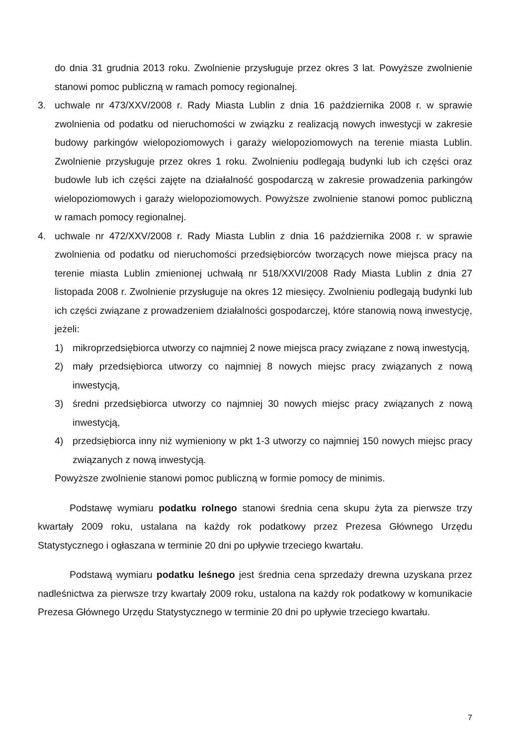do dnia 31 grudnia 2013 roku. Zwolnienie przysługuje przez okres 3 lat. Powyższe zwolnienie stanowi pomoc publiczną w ramach pomocy regionalnej.
3. uchwale nr 473/XXV/2008 r. Rady Miasta Lublin z dnia 16 października 2008 r. w sprawie zwolnienia od podatku od nieruchomości w związku z realizacją nowych inwestycji w zakresie budowy parkingów wielopoziomowych i garaży wielopoziomowych na terenie miasta Lublin. Zwolnienie przysługuje przez okres 1 roku. Zwolnieniu podlegają budynki lub ich części oraz budowle lub ich części zajęte na działalność gospodarczą w zakresie prowadzenia parkingów wielopoziomowych i garaży wielopoziomowych. Powyższe zwolnienie stanowi pomoc publiczną w ramach pomocy regionalnej.
4. uchwale nr 472/XXV/2008 r. Rady Miasta Lublin z dnia 16 października 2008 r. w sprawie zwolnienia od podatku od nieruchomości przedsiębiorców tworzących nowe miejsca pracy na terenie miasta Lublin zmienionej uchwałą nr 518/XXVI/2008 Rady Miasta Lublin z dnia 27 listopada 2008 r. Zwolnienie przysługuje na okres 12 miesięcy. Zwolnieniu podlegają budynki lub ich części związane z prowadzeniem działalności gospodarczej, które stanowią nową inwestycję, jeżeli:
1) mikroprzedsiębiorca utworzy co najmniej 2 nowe miejsca pracy związane z nową inwestycją,
2) mały przedsiębiorca utworzy co najmniej 8 nowych miejsc pracy związanych z nową inwestycją,
3) średni przedsiębiorca utworzy co najmniej 30 nowych miejsc pracy związanych z nową inwestycją,
4) przedsiębiorca inny niż wymieniony w pkt 1-3 utworzy co najmniej 150 nowych miejsc pracy związanych z nową inwestycją.
Powyższe zwolnienie stanowi pomoc publiczną w formie pomocy de minimis.
Podstawę wymiaru podatku rolnego stanowi średnia cena skupu żyta za pierwsze trzy kwartały 2009 roku, ustalana na każdy rok podatkowy przez Prezesa Głównego Urzędu Statystycznego i ogłaszana w terminie 20 dni po upływie trzeciego kwartału.
Podstawą wymiaru podatku leśnego jest średnia cena sprzedaży drewna uzyskana przez nadleśnictwa za pierwsze trzy kwartały 2009 roku, ustalona na każdy rok podatkowy w komunikacie Prezesa Głównego Urzędu Statystycznego w terminie 20 dni po upływie trzeciego kwartału.
7